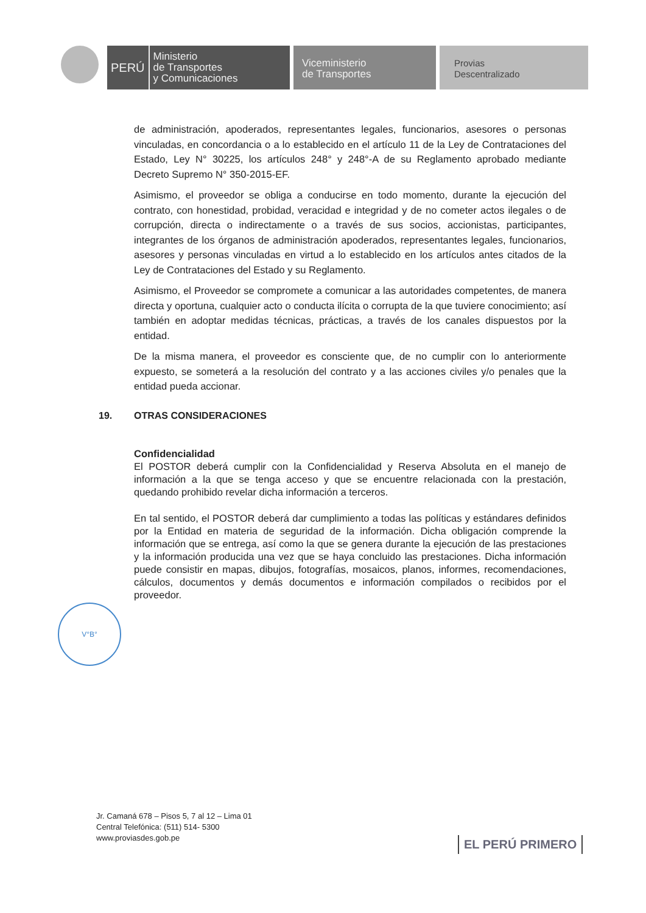PERÚ
Ministerio
de Transportes
y Comunicaciones
Viceministerio
de Transportes
Provias
Descentralizado
de administración, apoderados, representantes legales, funcionarios, asesores o personas vinculadas, en concordancia o a lo establecido en el artículo 11 de la Ley de Contrataciones del Estado, Ley N° 30225, los artículos 248° y 248°-A de su Reglamento aprobado mediante Decreto Supremo N° 350-2015-EF.
Asimismo, el proveedor se obliga a conducirse en todo momento, durante la ejecución del contrato, con honestidad, probidad, veracidad e integridad y de no cometer actos ilegales o de corrupción, directa o indirectamente o a través de sus socios, accionistas, participantes, integrantes de los órganos de administración apoderados, representantes legales, funcionarios, asesores y personas vinculadas en virtud a lo establecido en los artículos antes citados de la Ley de Contrataciones del Estado y su Reglamento.
Asimismo, el Proveedor se compromete a comunicar a las autoridades competentes, de manera directa y oportuna, cualquier acto o conducta ilícita o corrupta de la que tuviere conocimiento; así también en adoptar medidas técnicas, prácticas, a través de los canales dispuestos por la entidad.
De la misma manera, el proveedor es consciente que, de no cumplir con lo anteriormente expuesto, se someterá a la resolución del contrato y a las acciones civiles y/o penales que la entidad pueda accionar.
19. OTRAS CONSIDERACIONES
Confidencialidad
El POSTOR deberá cumplir con la Confidencialidad y Reserva Absoluta en el manejo de información a la que se tenga acceso y que se encuentre relacionada con la prestación, quedando prohibido revelar dicha información a terceros.
En tal sentido, el POSTOR deberá dar cumplimiento a todas las políticas y estándares definidos por la Entidad en materia de seguridad de la información. Dicha obligación comprende la información que se entrega, así como la que se genera durante la ejecución de las prestaciones y la información producida una vez que se haya concluido las prestaciones. Dicha información puede consistir en mapas, dibujos, fotografías, mosaicos, planos, informes, recomendaciones, cálculos, documentos y demás documentos e información compilados o recibidos por el proveedor.
V°B°
Jr. Camaná 678 – Pisos 5, 7 al 12 – Lima 01
Central Telefónica: (511) 514- 5300
www.proviasdes.gob.pe
EL PERÚ PRIMERO